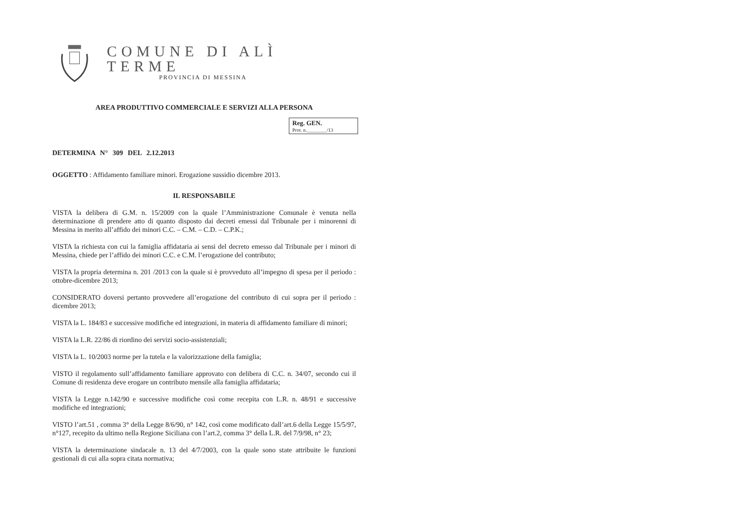COMUNE DI ALÌ TERME
PROVINCIA DI MESSINA
AREA PRODUTTIVO COMMERCIALE E SERVIZI ALLA PERSONA
Reg. GEN.
Prot. n.________/13
DETERMINA N° 309 DEL 2.12.2013
OGGETTO : Affidamento familiare minori. Erogazione sussidio dicembre 2013.
IL RESPONSABILE
VISTA la delibera di G.M. n. 15/2009 con la quale l’Amministrazione Comunale è venuta nella determinazione di prendere atto di quanto disposto dai decreti emessi dal Tribunale per i minorenni di Messina in merito all’affido dei minori C.C. – C.M. – C.D. – C.P.K.;
VISTA la richiesta con cui la famiglia affidataria ai sensi del decreto emesso dal Tribunale per i minori di Messina, chiede per l’affido dei minori C.C. e C.M. l’erogazione del contributo;
VISTA la propria determina n. 201 /2013 con la quale si è provveduto all’impegno di spesa per il periodo : ottobre-dicembre 2013;
CONSIDERATO doversi pertanto provvedere all’erogazione del contributo di cui sopra per il periodo : dicembre 2013;
VISTA la L. 184/83 e successive modifiche ed integrazioni, in materia di affidamento familiare di minori;
VISTA la L.R. 22/86 di riordino dei servizi socio-assistenziali;
VISTA la L. 10/2003 norme per la tutela e la valorizzazione della famiglia;
VISTO il regolamento sull’affidamento familiare approvato con delibera di C.C. n. 34/07, secondo cui il Comune di residenza deve erogare un contributo mensile alla famiglia affidataria;
VISTA la Legge n.142/90 e successive modifiche così come recepita con L.R. n. 48/91 e successive modifiche ed integrazioni;
VISTO l’art.51 , comma 3° della Legge 8/6/90, n° 142, così come modificato dall’art.6 della Legge 15/5/97, n°127, recepito da ultimo nella Regione Siciliana con l’art.2, comma 3° della L.R. del 7/9/98, n° 23;
VISTA la determinazione sindacale n. 13 del 4/7/2003, con la quale sono state attribuite le funzioni gestionali di cui alla sopra citata normativa;